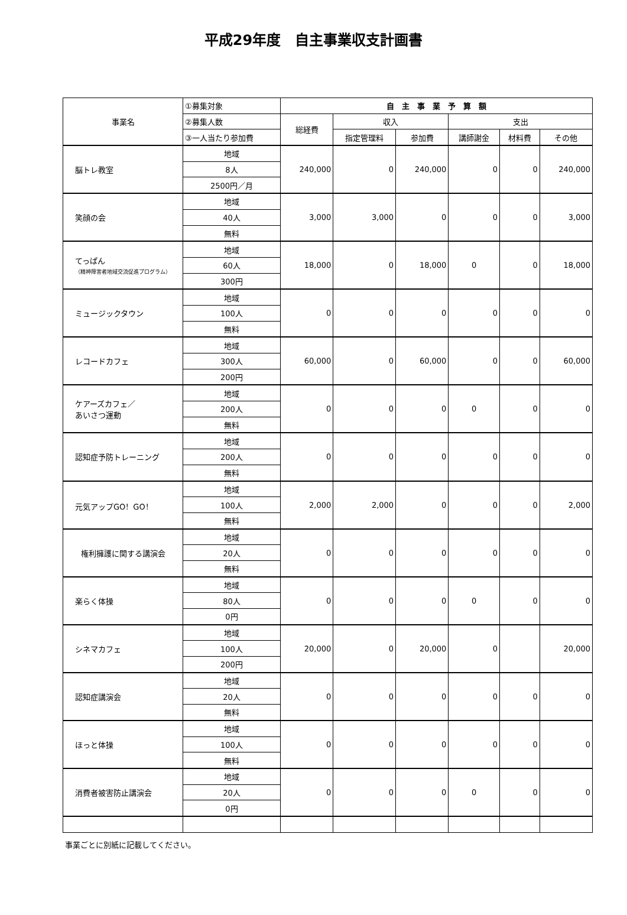平成29年度　自主事業収支計画書
| 事業名 | ①募集対象 | 自 主 事 業 予 算 額 | | | | | |
| --- | --- | --- | --- | --- | --- | --- | --- |
| | ②募集人数 | 総経費 | 収入 | | 支出 | | |
| | ③一人当たり参加費 | | 指定管理料 | 参加費 | 講師謝金 | 材料費 | その他 |
| 脳トレ教室 | 地域 | 240,000 | 0 | 240,000 | 0 | 0 | 240,000 |
| | 8人 | | | | | | |
| | 2500円／月 | | | | | | |
| 笑顔の会 | 地域 | 3,000 | 3,000 | 0 | 0 | 0 | 3,000 |
| | 40人 | | | | | | |
| | 無料 | | | | | | |
| てっぱん （精神障害者地域交流促進プログラム） | 地域 | 18,000 | 0 | 18,000 | 0 | 0 | 18,000 |
| | 60人 | | | | | | |
| | 300円 | | | | | | |
| ミュージックタウン | 地域 | 0 | 0 | 0 | 0 | 0 | 0 |
| | 100人 | | | | | | |
| | 無料 | | | | | | |
| レコードカフェ | 地域 | 60,000 | 0 | 60,000 | 0 | 0 | 60,000 |
| | 300人 | | | | | | |
| | 200円 | | | | | | |
| ケアーズカフェ／ あいさつ運動 | 地域 | 0 | 0 | 0 | 0 | 0 | 0 |
| | 200人 | | | | | | |
| | 無料 | | | | | | |
| 認知症予防トレーニング | 地域 | 0 | 0 | 0 | 0 | 0 | 0 |
| | 200人 | | | | | | |
| | 無料 | | | | | | |
| 元気アップGO！GO！ | 地域 | 2,000 | 2,000 | 0 | 0 | 0 | 2,000 |
| | 100人 | | | | | | |
| | 無料 | | | | | | |
| 権利擁護に関する講演会 | 地域 | 0 | 0 | 0 | 0 | 0 | 0 |
| | 20人 | | | | | | |
| | 無料 | | | | | | |
| 楽らく体操 | 地域 | 0 | 0 | 0 | 0 | 0 | 0 |
| | 80人 | | | | | | |
| | 0円 | | | | | | |
| シネマカフェ | 地域 | 20,000 | 0 | 20,000 | 0 | | 20,000 |
| | 100人 | | | | | | |
| | 200円 | | | | | | |
| 認知症講演会 | 地域 | 0 | 0 | 0 | 0 | 0 | 0 |
| | 20人 | | | | | | |
| | 無料 | | | | | | |
| ほっと体操 | 地域 | 0 | 0 | 0 | 0 | 0 | 0 |
| | 100人 | | | | | | |
| | 無料 | | | | | | |
| 消費者被害防止講演会 | 地域 | 0 | 0 | 0 | 0 | 0 | 0 |
| | 20人 | | | | | | |
| | 0円 | | | | | | |
事業ごとに別紙に記載してください。